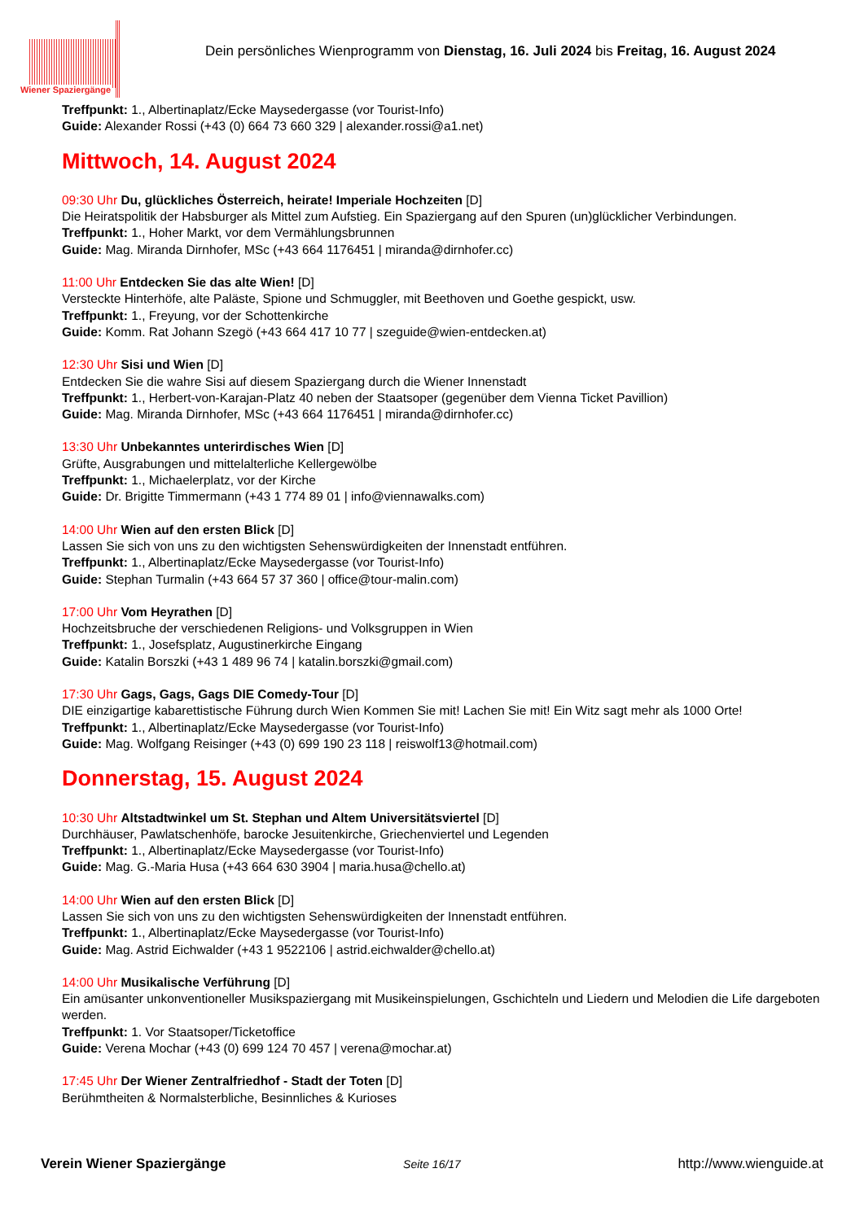Wiener Spaziergänge
Dein persönliches Wienprogramm von Dienstag, 16. Juli 2024 bis Freitag, 16. August 2024
Treffpunkt: 1., Albertinaplatz/Ecke Maysedergasse (vor Tourist-Info)
Guide: Alexander Rossi (+43 (0) 664 73 660 329 | alexander.rossi@a1.net)
Mittwoch, 14. August 2024
09:30 Uhr Du, glückliches Österreich, heirate! Imperiale Hochzeiten [D]
Die Heiratspolitik der Habsburger als Mittel zum Aufstieg. Ein Spaziergang auf den Spuren (un)glücklicher Verbindungen.
Treffpunkt: 1., Hoher Markt, vor dem Vermählungsbrunnen
Guide: Mag. Miranda Dirnhofer, MSc (+43 664 1176451 | miranda@dirnhofer.cc)
11:00 Uhr Entdecken Sie das alte Wien! [D]
Versteckte Hinterhöfe, alte Paläste, Spione und Schmuggler, mit Beethoven und Goethe gespickt, usw.
Treffpunkt: 1., Freyung, vor der Schottenkirche
Guide: Komm. Rat Johann Szegö (+43 664 417 10 77 | szeguide@wien-entdecken.at)
12:30 Uhr Sisi und Wien [D]
Entdecken Sie die wahre Sisi auf diesem Spaziergang durch die Wiener Innenstadt
Treffpunkt: 1., Herbert-von-Karajan-Platz 40 neben der Staatsoper (gegenüber dem Vienna Ticket Pavillion)
Guide: Mag. Miranda Dirnhofer, MSc (+43 664 1176451 | miranda@dirnhofer.cc)
13:30 Uhr Unbekanntes unterirdisches Wien [D]
Grüfte, Ausgrabungen und mittelalterliche Kellergewölbe
Treffpunkt: 1., Michaelerplatz, vor der Kirche
Guide: Dr. Brigitte Timmermann (+43 1 774 89 01 | info@viennawalks.com)
14:00 Uhr Wien auf den ersten Blick [D]
Lassen Sie sich von uns zu den wichtigsten Sehenswürdigkeiten der Innenstadt entführen.
Treffpunkt: 1., Albertinaplatz/Ecke Maysedergasse (vor Tourist-Info)
Guide: Stephan Turmalin (+43 664 57 37 360 | office@tour-malin.com)
17:00 Uhr Vom Heyrathen [D]
Hochzeitsbruche der verschiedenen Religions- und Volksgruppen in Wien
Treffpunkt: 1., Josefsplatz, Augustinerkirche Eingang
Guide: Katalin Borszki (+43 1 489 96 74 | katalin.borszki@gmail.com)
17:30 Uhr Gags, Gags, Gags DIE Comedy-Tour [D]
DIE einzigartige kabarettistische Führung durch Wien Kommen Sie mit! Lachen Sie mit! Ein Witz sagt mehr als 1000 Orte!
Treffpunkt: 1., Albertinaplatz/Ecke Maysedergasse (vor Tourist-Info)
Guide: Mag. Wolfgang Reisinger (+43 (0) 699 190 23 118 | reiswolf13@hotmail.com)
Donnerstag, 15. August 2024
10:30 Uhr Altstadtwinkel um St. Stephan und Altem Universitätsviertel [D]
Durchhäuser, Pawlatschenhöfe, barocke Jesuitenkirche, Griechenviertel und Legenden
Treffpunkt: 1., Albertinaplatz/Ecke Maysedergasse (vor Tourist-Info)
Guide: Mag. G.-Maria Husa (+43 664 630 3904 | maria.husa@chello.at)
14:00 Uhr Wien auf den ersten Blick [D]
Lassen Sie sich von uns zu den wichtigsten Sehenswürdigkeiten der Innenstadt entführen.
Treffpunkt: 1., Albertinaplatz/Ecke Maysedergasse (vor Tourist-Info)
Guide: Mag. Astrid Eichwalder (+43 1 9522106 | astrid.eichwalder@chello.at)
14:00 Uhr Musikalische Verführung [D]
Ein amüsanter unkonventioneller Musikspaziergang mit Musikeinspielungen, Gschichteln und Liedern und Melodien die Life dargeboten werden.
Treffpunkt: 1. Vor Staatsoper/Ticketoffice
Guide: Verena Mochar (+43 (0) 699 124 70 457 | verena@mochar.at)
17:45 Uhr Der Wiener Zentralfriedhof - Stadt der Toten [D]
Berühmtheiten & Normalsterbliche, Besinnliches & Kurioses
Verein Wiener Spaziergänge
Seite 16/17
http://www.wienguide.at